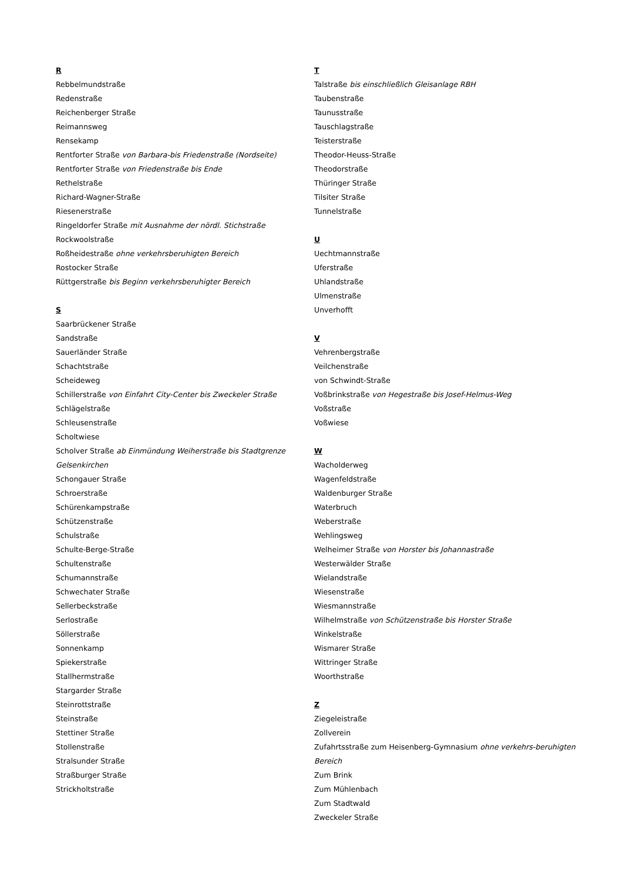R
Rebbelmundstraße
Redenstraße
Reichenberger Straße
Reimannsweg
Rensekamp
Rentforter Straße von Barbara-bis Friedenstraße (Nordseite)
Rentforter Straße von Friedenstraße bis Ende
Rethelstraße
Richard-Wagner-Straße
Riesenerstraße
Ringeldorfer Straße mit Ausnahme der nördl. Stichstraße
Rockwoolstraße
Roßheidestraße ohne verkehrsberuhigten Bereich
Rostocker Straße
Rüttgerstraße bis Beginn verkehrsberuhigter Bereich
S
Saarbrückener Straße
Sandstraße
Sauerländer Straße
Schachtstraße
Scheideweg
Schillerstraße von Einfahrt City-Center bis Zweckeler Straße
Schlägelstraße
Schleusenstraße
Scholtwiese
Scholver Straße ab Einmündung Weiherstraße bis Stadtgrenze Gelsenkirchen
Schongauer Straße
Schroerstraße
Schürenkampstraße
Schützenstraße
Schulstraße
Schulte-Berge-Straße
Schultenstraße
Schumannstraße
Schwechater Straße
Sellerbeckstraße
Serlostraße
Söllerstraße
Sonnenkamp
Spiekerstraße
Stallhermstraße
Stargarder Straße
Steinrottstraße
Steinstraße
Stettiner Straße
Stollenstraße
Stralsunder Straße
Straßburger Straße
Strickholtstraße
T
Talstraße bis einschließlich Gleisanlage RBH
Taubenstraße
Taunusstraße
Tauschlagstraße
Teisterstraße
Theodor-Heuss-Straße
Theodorstraße
Thüringer Straße
Tilsiter Straße
Tunnelstraße
U
Uechtmannstraße
Uferstraße
Uhlandstraße
Ulmenstraße
Unverhofft
V
Vehrenbergstraße
Veilchenstraße
von Schwindt-Straße
Voßbrinkstraße von Hegestraße bis Josef-Helmus-Weg
Voßstraße
Voßwiese
W
Wacholderweg
Wagenfeldstraße
Waldenburger Straße
Waterbruch
Weberstraße
Wehlingsweg
Welheimer Straße von Horster bis Johannastraße
Westerwälder Straße
Wielandstraße
Wiesenstraße
Wiesmannstraße
Wilhelmstraße von Schützenstraße bis Horster Straße
Winkelstraße
Wismarer Straße
Wittringer Straße
Woorthstraße
Z
Ziegeleistraße
Zollverein
Zufahrtsstraße zum Heisenberg-Gymnasium ohne verkehrs-beruhigten Bereich
Zum Brink
Zum Mühlenbach
Zum Stadtwald
Zweckeler Straße